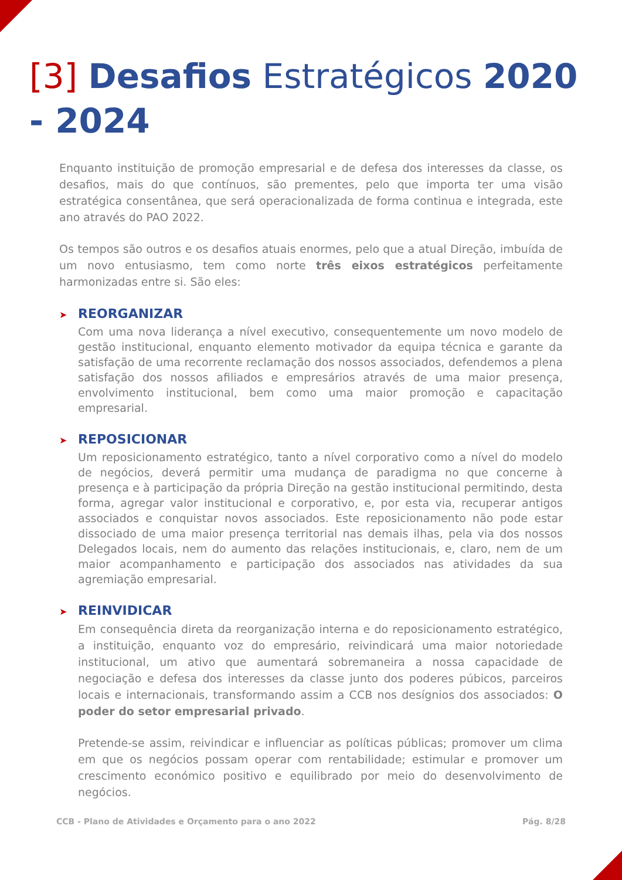[3] Desafios Estratégicos 2020 - 2024
Enquanto instituição de promoção empresarial e de defesa dos interesses da classe, os desafios, mais do que contínuos, são prementes, pelo que importa ter uma visão estratégica consentânea, que será operacionalizada de forma continua e integrada, este ano através do PAO 2022.
Os tempos são outros e os desafios atuais enormes, pelo que a atual Direção, imbuída de um novo entusiasmo, tem como norte três eixos estratégicos perfeitamente harmonizadas entre si. São eles:
➤ REORGANIZAR
Com uma nova liderança a nível executivo, consequentemente um novo modelo de gestão institucional, enquanto elemento motivador da equipa técnica e garante da satisfação de uma recorrente reclamação dos nossos associados, defendemos a plena satisfação dos nossos afiliados e empresários através de uma maior presença, envolvimento institucional, bem como uma maior promoção e capacitação empresarial.
➤ REPOSICIONAR
Um reposicionamento estratégico, tanto a nível corporativo como a nível do modelo de negócios, deverá permitir uma mudança de paradigma no que concerne à presença e à participação da própria Direção na gestão institucional permitindo, desta forma, agregar valor institucional e corporativo, e, por esta via, recuperar antigos associados e conquistar novos associados. Este reposicionamento não pode estar dissociado de uma maior presença territorial nas demais ilhas, pela via dos nossos Delegados locais, nem do aumento das relações institucionais, e, claro, nem de um maior acompanhamento e participação dos associados nas atividades da sua agremiação empresarial.
➤ REINVIDICAR
Em consequência direta da reorganização interna e do reposicionamento estratégico, a instituição, enquanto voz do empresário, reivindicará uma maior notoriedade institucional, um ativo que aumentará sobremaneira a nossa capacidade de negociação e defesa dos interesses da classe junto dos poderes púbicos, parceiros locais e internacionais, transformando assim a CCB nos desígnios dos associados: O poder do setor empresarial privado.
Pretende-se assim, reivindicar e influenciar as políticas públicas; promover um clima em que os negócios possam operar com rentabilidade; estimular e promover um crescimento económico positivo e equilibrado por meio do desenvolvimento de negócios.
CCB - Plano de Atividades e Orçamento para o ano 2022 Pág. 8/28